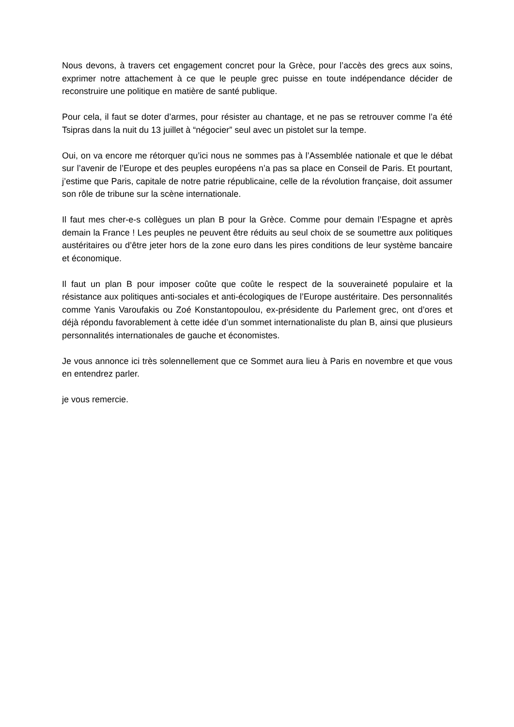Nous devons, à travers cet engagement concret pour la Grèce, pour l’accès des grecs aux soins, exprimer notre attachement à ce que le peuple grec puisse en toute indépendance décider de reconstruire une politique en matière de santé publique.
Pour cela, il faut se doter d’armes, pour résister au chantage, et ne pas se retrouver comme l’a été Tsipras dans la nuit du 13 juillet à “négocier” seul avec un pistolet sur la tempe.
Oui, on va encore me rétorquer qu’ici nous ne sommes pas à l’Assemblée nationale et que le débat sur l’avenir de l’Europe et des peuples européens n’a pas sa place en Conseil de Paris. Et pourtant, j’estime que Paris, capitale de notre patrie républicaine, celle de la révolution française, doit assumer son rôle de tribune sur la scène internationale.
Il faut mes cher-e-s collègues un plan B pour la Grèce. Comme pour demain l’Espagne et après demain la France ! Les peuples ne peuvent être réduits au seul choix de se soumettre aux politiques austéritaires ou d’être jeter hors de la zone euro dans les pires conditions de leur système bancaire et économique.
Il faut un plan B pour imposer coûte que coûte le respect de la souveraineté populaire et la résistance aux politiques anti-sociales et anti-écologiques de l’Europe austéritaire. Des personnalités comme Yanis Varoufakis ou Zoé Konstantopoulou, ex-présidente du Parlement grec, ont d’ores et déjà répondu favorablement à cette idée d’un sommet internationaliste du plan B, ainsi que plusieurs personnalités internationales de gauche et économistes.
Je vous annonce ici très solennellement que ce Sommet aura lieu à Paris en novembre et que vous en entendrez parler.
je vous remercie.